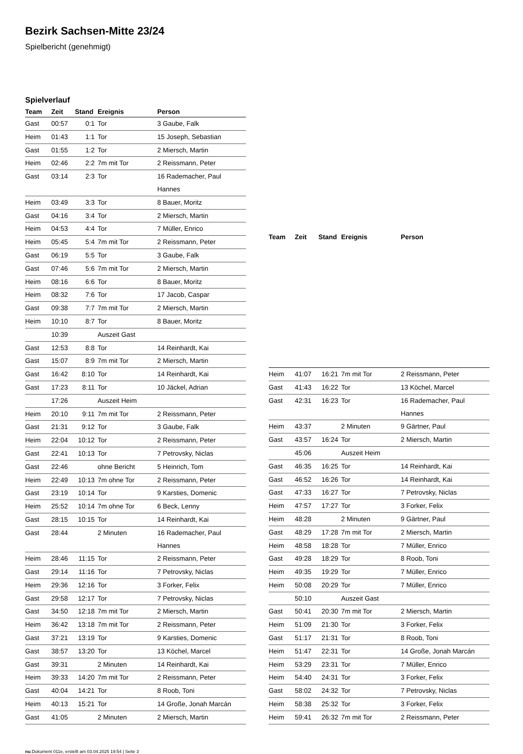Bezirk Sachsen-Mitte 23/24
Spielbericht (genehmigt)
Spielverlauf
| Team | Zeit | Stand | Ereignis | Person |
| --- | --- | --- | --- | --- |
| Gast | 00:57 | 0:1 | Tor | 3 Gaube, Falk |
| Heim | 01:43 | 1:1 | Tor | 15 Joseph, Sebastian |
| Gast | 01:55 | 1:2 | Tor | 2 Miersch, Martin |
| Heim | 02:46 | 2:2 | 7m mit Tor | 2 Reissmann, Peter |
| Gast | 03:14 | 2:3 | Tor | 16 Rademacher, Paul Hannes |
| Heim | 03:49 | 3:3 | Tor | 8 Bauer, Moritz |
| Gast | 04:16 | 3:4 | Tor | 2 Miersch, Martin |
| Heim | 04:53 | 4:4 | Tor | 7 Müller, Enrico |
| Heim | 05:45 | 5:4 | 7m mit Tor | 2 Reissmann, Peter |
| Gast | 06:19 | 5:5 | Tor | 3 Gaube, Falk |
| Gast | 07:46 | 5:6 | 7m mit Tor | 2 Miersch, Martin |
| Heim | 08:16 | 6:6 | Tor | 8 Bauer, Moritz |
| Heim | 08:32 | 7:6 | Tor | 17 Jacob, Caspar |
| Gast | 09:38 | 7:7 | 7m mit Tor | 2 Miersch, Martin |
| Heim | 10:10 | 8:7 | Tor | 8 Bauer, Moritz |
| | 10:39 | | Auszeit Gast | |
| Gast | 12:53 | 8:8 | Tor | 14 Reinhardt, Kai |
| Gast | 15:07 | 8:9 | 7m mit Tor | 2 Miersch, Martin |
| Gast | 16:42 | 8:10 | Tor | 14 Reinhardt, Kai |
| Gast | 17:23 | 8:11 | Tor | 10 Jäckel, Adrian |
| | 17:26 | | Auszeit Heim | |
| Heim | 20:10 | 9:11 | 7m mit Tor | 2 Reissmann, Peter |
| Gast | 21:31 | 9:12 | Tor | 3 Gaube, Falk |
| Heim | 22:04 | 10:12 | Tor | 2 Reissmann, Peter |
| Gast | 22:41 | 10:13 | Tor | 7 Petrovsky, Niclas |
| Gast | 22:46 | | ohne Bericht | 5 Heinrich, Tom |
| Heim | 22:49 | 10:13 | 7m ohne Tor | 2 Reissmann, Peter |
| Gast | 23:19 | 10:14 | Tor | 9 Karsties, Domenic |
| Heim | 25:52 | 10:14 | 7m ohne Tor | 6 Beck, Lenny |
| Gast | 28:15 | 10:15 | Tor | 14 Reinhardt, Kai |
| Gast | 28:44 | | 2 Minuten | 16 Rademacher, Paul Hannes |
| Heim | 28:46 | 11:15 | Tor | 2 Reissmann, Peter |
| Gast | 29:14 | 11:16 | Tor | 7 Petrovsky, Niclas |
| Heim | 29:36 | 12:16 | Tor | 3 Forker, Felix |
| Gast | 29:58 | 12:17 | Tor | 7 Petrovsky, Niclas |
| Gast | 34:50 | 12:18 | 7m mit Tor | 2 Miersch, Martin |
| Heim | 36:42 | 13:18 | 7m mit Tor | 2 Reissmann, Peter |
| Gast | 37:21 | 13:19 | Tor | 9 Karsties, Domenic |
| Gast | 38:57 | 13:20 | Tor | 13 Köchel, Marcel |
| Gast | 39:31 | | 2 Minuten | 14 Reinhardt, Kai |
| Heim | 39:33 | 14:20 | 7m mit Tor | 2 Reissmann, Peter |
| Gast | 40:04 | 14:21 | Tor | 8 Roob, Toni |
| Heim | 40:13 | 15:21 | Tor | 14 Große, Jonah Marcán |
| Gast | 41:05 | | 2 Minuten | 2 Miersch, Martin |
| Team | Zeit | Stand | Ereignis | Person |
| --- | --- | --- | --- | --- |
| Heim | 41:07 | 16:21 | 7m mit Tor | 2 Reissmann, Peter |
| Gast | 41:43 | 16:22 | Tor | 13 Köchel, Marcel |
| Gast | 42:31 | 16:23 | Tor | 16 Rademacher, Paul Hannes |
| Heim | 43:37 | | 2 Minuten | 9 Gärtner, Paul |
| Gast | 43:57 | 16:24 | Tor | 2 Miersch, Martin |
| | 45:06 | | Auszeit Heim | |
| Gast | 46:35 | 16:25 | Tor | 14 Reinhardt, Kai |
| Gast | 46:52 | 16:26 | Tor | 14 Reinhardt, Kai |
| Gast | 47:33 | 16:27 | Tor | 7 Petrovsky, Niclas |
| Heim | 47:57 | 17:27 | Tor | 3 Forker, Felix |
| Heim | 48:28 | | 2 Minuten | 9 Gärtner, Paul |
| Gast | 48:29 | 17:28 | 7m mit Tor | 2 Miersch, Martin |
| Heim | 48:58 | 18:28 | Tor | 7 Müller, Enrico |
| Gast | 49:28 | 18:29 | Tor | 8 Roob, Toni |
| Heim | 49:35 | 19:29 | Tor | 7 Müller, Enrico |
| Heim | 50:08 | 20:29 | Tor | 7 Müller, Enrico |
| | 50:10 | | Auszeit Gast | |
| Gast | 50:41 | 20:30 | 7m mit Tor | 2 Miersch, Martin |
| Heim | 51:09 | 21:30 | Tor | 3 Forker, Felix |
| Gast | 51:17 | 21:31 | Tor | 8 Roob, Toni |
| Heim | 51:47 | 22:31 | Tor | 14 Große, Jonah Marcán |
| Heim | 53:29 | 23:31 | Tor | 7 Müller, Enrico |
| Heim | 54:40 | 24:31 | Tor | 3 Forker, Felix |
| Gast | 58:02 | 24:32 | Tor | 7 Petrovsky, Niclas |
| Heim | 58:38 | 25:32 | Tor | 3 Forker, Felix |
| Heim | 59:41 | 26:32 | 7m mit Tor | 2 Reissmann, Peter |
nu.Dokument 011e, erstellt am 03.04.2025 19:54 | Seite 3